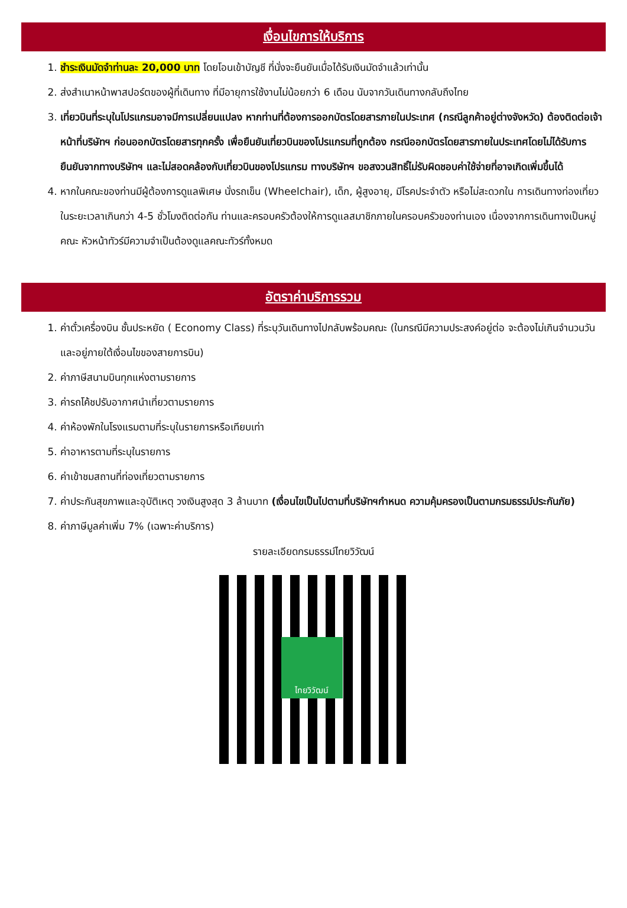เงื่อนไขการให้บริการ
1. ชำระเงินมัดจำท่านละ 20,000 บาท โดยโอนเข้าบัญชี ที่นั่งจะยืนยันเมื่อได้รับเงินมัดจำแล้วเท่านั้น
2. ส่งสำเนาหน้าพาสปอร์ตของผู้ที่เดินทาง ที่มีอายุการใช้งานไม่น้อยกว่า 6 เดือน นับจากวันเดินทางกลับถึงไทย
3. เที่ยวบินที่ระบุในโปรแกรมอาจมีการเปลี่ยนแปลง หากท่านที่ต้องการออกบัตรโดยสารภายในประเทศ (กรณีลูกค้าอยู่ต่างจังหวัด) ต้องติดต่อเจ้าหน้าที่บริษัทฯ ก่อนออกบัตรโดยสารทุกครั้ง เพื่อยืนยันเที่ยวบินของโปรแกรมที่ถูกต้อง กรณีออกบัตรโดยสารภายในประเทศโดยไม่ได้รับการยืนยันจากทางบริษัทฯ และไม่สอดคล้องกับเที่ยวบินของโปรแกรม ทางบริษัทฯ ขอสงวนสิทธิ์ไม่รับผิดชอบค่าใช้จ่ายที่อาจเกิดเพิ่มขึ้นได้
4. หากในคณะของท่านมีผู้ต้องการดูแลพิเศษ นั่งรถเข็น (Wheelchair), เด็ก, ผู้สูงอายุ, มีโรคประจำตัว หรือไม่สะดวกใน การเดินทางท่องเที่ยวในระยะเวลาเกินกว่า 4-5 ชั่วโมงติดต่อกัน ท่านและครอบครัวต้องให้การดูแลสมาชิกภายในครอบครัวของท่านเอง เนื่องจากการเดินทางเป็นหมู่คณะ หัวหน้าทัวร์มีความจำเป็นต้องดูแลคณะทัวร์ทั้งหมด
อัตราค่าบริการรวม
1. ค่าตั๋วเครื่องบิน ชั้นประหยัด ( Economy Class) ที่ระบุวันเดินทางไปกลับพร้อมคณะ (ในกรณีมีความประสงค์อยู่ต่อ จะต้องไม่เกินจำนวนวัน และอยู่ภายใต้เงื่อนไขของสายการบิน)
2. ค่าภาษีสนามบินทุกแห่งตามรายการ
3. ค่ารถโค้ชปรับอากาศนำเที่ยวตามรายการ
4. ค่าห้องพักในโรงแรมตามที่ระบุในรายการหรือเทียบเท่า
5. ค่าอาหารตามที่ระบุในรายการ
6. ค่าเข้าชมสถานที่ท่องเที่ยวตามรายการ
7. ค่าประกันสุขภาพและอุบัติเหตุ วงเงินสูงสุด 3 ล้านบาท (เงื่อนไขเป็นไปตามที่บริษัทฯกำหนด ความคุ้มครองเป็นตามกรมธรรม์ประกันภัย)
8. ค่าภาษีมูลค่าเพิ่ม 7% (เฉพาะค่าบริการ)
รายละเอียดกรมธรรม์ไทยวิวัฒน์
ไทยวิวัฒน์